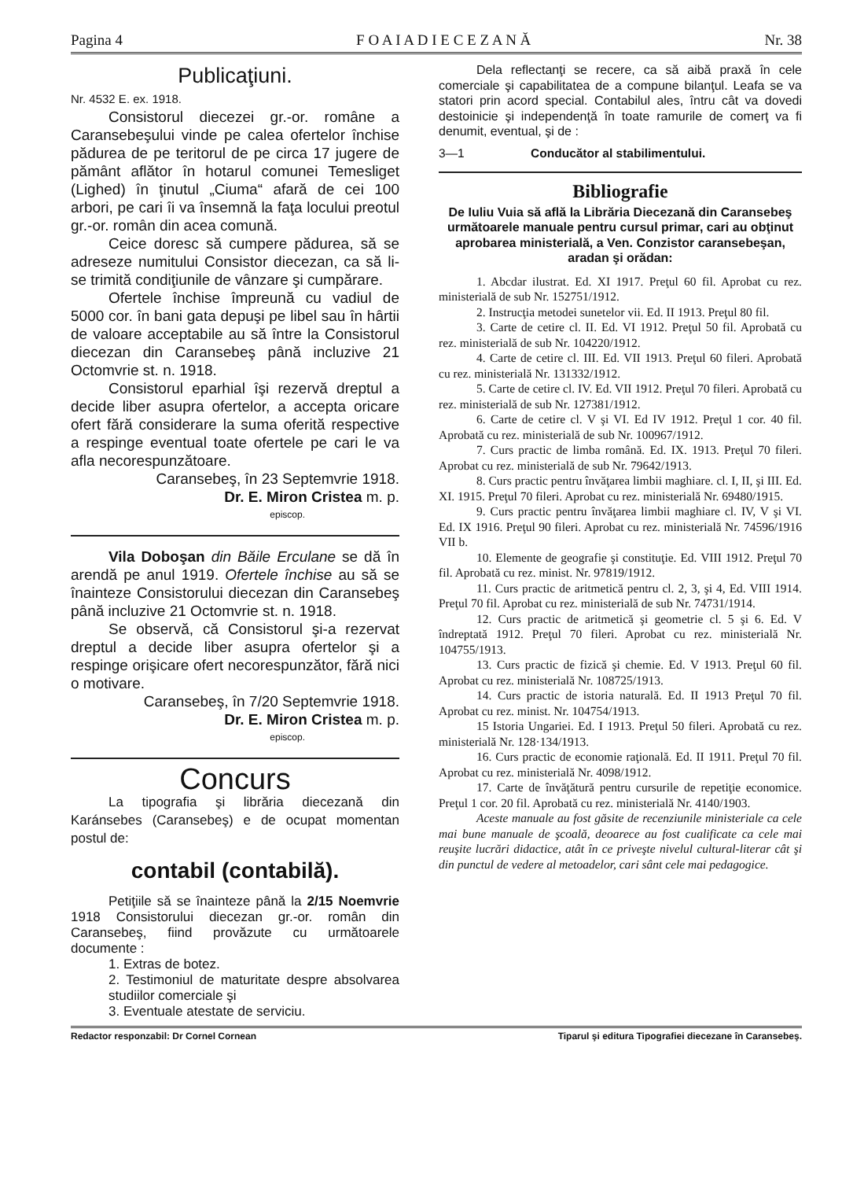Pagina 4 F O A I A D I E C E Z A N Ă Nr. 38
Publicaţiuni.
Nr. 4532 E. ex. 1918.
Consistorul diecezei gr.-or. române a Caransebeşului vinde pe calea ofertelor închise pădurea de pe teritorul de pe circa 17 jugere de pământ aflător în hotarul comunei Temesliget (Lighed) în ţinutul „Ciuma“ afară de cei 100 arbori, pe cari îi va însemnă la faţa locului preotul gr.-or. român din acea comună.
Ceice doresc să cumpere pădurea, să se adreseze numitului Consistor diecezan, ca să li-se trimită condiţiunile de vânzare şi cumpărare.
Ofertele închise împreună cu vadiul de 5000 cor. în bani gata depuşi pe libel sau în hârtii de valoare acceptabile au să între la Consistorul diecezan din Caransebeş până incluzive 21 Octomvrie st. n. 1918.
Consistorul eparhial îşi rezervă dreptul a decide liber asupra ofertelor, a accepta oricare ofert fără considerare la suma oferită respective a respinge eventual toate ofertele pe cari le va afla necorespunzătoare.
Caransebeş, în 23 Septemvrie 1918.
Dr. E. Miron Cristea m. p.
episcop.
Vila Doboşan din Băile Erculane se dă în arendă pe anul 1919. Ofertele închise au să se înainteze Consistorului diecezan din Caransebeş până incluzive 21 Octomvrie st. n. 1918.
Se observă, că Consistorul şi-a rezervat dreptul a decide liber asupra ofertelor şi a respinge orişicare ofert necorespunzător, fără nici o motivare.
Caransebeş, în 7/20 Septemvrie 1918.
Dr. E. Miron Cristea m. p.
episcop.
Concurs
La tipografia şi librăria diecezană din Karánsebes (Caransebeş) e de ocupat momentan postul de:
contabil (contabilă).
Petiţiile să se înainteze până la 2/15 Noemvrie 1918 Consistorului diecezan gr.-or. român din Caransebeş, fiind provăzute cu următoarele documente :
1. Extras de botez.
2. Testimoniul de maturitate despre absolvarea studiilor comerciale şi
3. Eventuale atestate de serviciu.
Dela reflectanţi se recere, ca să aibă praxă în cele comerciale şi capabilitatea de a compune bilanţul. Leafa se va statori prin acord special. Contabilul ales, întru cât va dovedi destoinicie şi independenţă în toate ramurile de comerţ va fi denumit, eventual, şi de :
3—1 Conducător al stabilimentului.
Bibliografie
De Iuliu Vuia să află la Librăria Diecezană din Caransebeş următoarele manuale pentru cursul primar, cari au obţinut aprobarea ministerială, a Ven. Conzistor caransebeşan, aradan şi orădan:
1. Abcdar ilustrat. Ed. XI 1917. Preţul 60 fil. Aprobat cu rez. ministerială de sub Nr. 152751/1912.
2. Instrucţia metodei sunetelor vii. Ed. II 1913. Preţul 80 fil.
3. Carte de cetire cl. II. Ed. VI 1912. Preţul 50 fil. Aprobată cu rez. ministerială de sub Nr. 104220/1912.
4. Carte de cetire cl. III. Ed. VII 1913. Preţul 60 fileri. Aprobată cu rez. ministerială Nr. 131332/1912.
5. Carte de cetire cl. IV. Ed. VII 1912. Preţul 70 fileri. Aprobată cu rez. ministerială de sub Nr. 127381/1912.
6. Carte de cetire cl. V şi VI. Ed IV 1912. Preţul 1 cor. 40 fil. Aprobată cu rez. ministerială de sub Nr. 100967/1912.
7. Curs practic de limba română. Ed. IX. 1913. Preţul 70 fileri. Aprobat cu rez. ministerială de sub Nr. 79642/1913.
8. Curs practic pentru învăţarea limbii maghiare. cl. I, II, şi III. Ed. XI. 1915. Preţul 70 fileri. Aprobat cu rez. ministerială Nr. 69480/1915.
9. Curs practic pentru învăţarea limbii maghiare cl. IV, V şi VI. Ed. IX 1916. Preţul 90 fileri. Aprobat cu rez. ministerială Nr. 74596/1916 VII b.
10. Elemente de geografie şi constituţie. Ed. VIII 1912. Preţul 70 fil. Aprobată cu rez. minist. Nr. 97819/1912.
11. Curs practic de aritmetică pentru cl. 2, 3, şi 4, Ed. VIII 1914. Preţul 70 fil. Aprobat cu rez. ministerială de sub Nr. 74731/1914.
12. Curs practic de aritmetică şi geometrie cl. 5 şi 6. Ed. V îndreptată 1912. Preţul 70 fileri. Aprobat cu rez. ministerială Nr. 104755/1913.
13. Curs practic de fizică şi chemie. Ed. V 1913. Preţul 60 fil. Aprobat cu rez. ministerială Nr. 108725/1913.
14. Curs practic de istoria naturală. Ed. II 1913 Preţul 70 fil. Aprobat cu rez. minist. Nr. 104754/1913.
15 Istoria Ungariei. Ed. I 1913. Preţul 50 fileri. Aprobată cu rez. ministerială Nr. 128·134/1913.
16. Curs practic de economie raţională. Ed. II 1911. Preţul 70 fil. Aprobat cu rez. ministerială Nr. 4098/1912.
17. Carte de învăţătură pentru cursurile de repetiţie economice. Preţul 1 cor. 20 fil. Aprobată cu rez. ministerială Nr. 4140/1903.
Aceste manuale au fost găsite de recenziunile ministeriale ca cele mai bune manuale de şcoală, deoarece au fost cualificate ca cele mai reuşite lucrări didactice, atât în ce priveşte nivelul cultural-literar cât şi din punctul de vedere al metoadelor, cari sânt cele mai pedagogice.
Redactor responzabil: Dr Cornel Cornean Tiparul şi editura Tipografiei diecezane în Caransebeş.